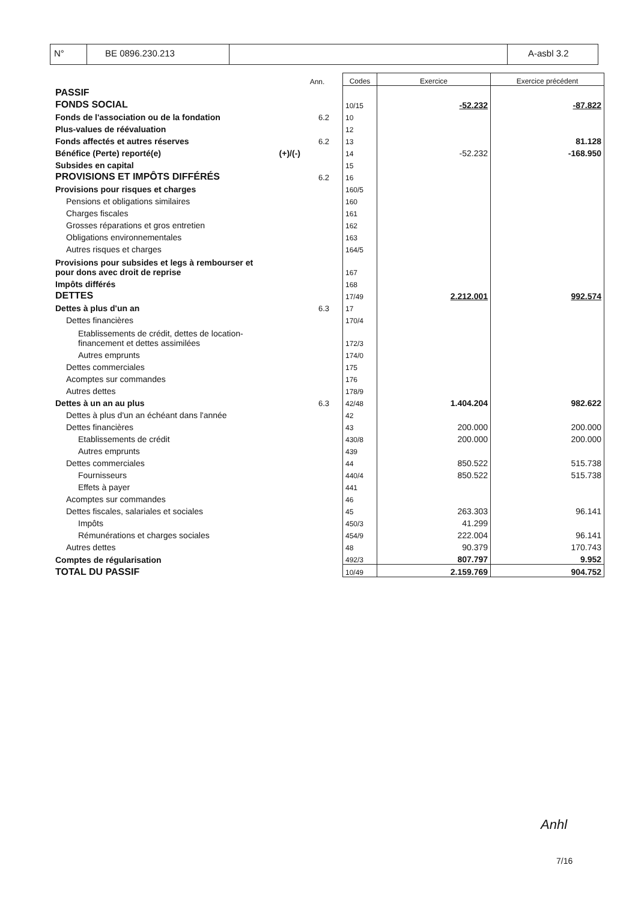N° BE 0896.230.213 A-asbl 3.2
| | | Ann. | | Codes | Exercice | Exercice précédent |
| PASSIF | | | | | | |
| FONDS SOCIAL | | | | 10/15 | -52.232 | -87.822 |
| Fonds de l'association ou de la fondation | | 6.2 | | 10 | | |
| Plus-values de réévaluation | | | | 12 | | |
| Fonds affectés et autres réserves | | 6.2 | | 13 | | 81.128 |
| Bénéfice (Perte) reporté(e) | (+)/(-) | | | 14 | -52.232 | -168.950 |
| Subsides en capital | | | | 15 | | |
| PROVISIONS ET IMPÔTS DIFFÉRÉS | | 6.2 | | 16 | | |
| Provisions pour risques et charges | | | | 160/5 | | |
| Pensions et obligations similaires | | | | 160 | | |
| Charges fiscales | | | | 161 | | |
| Grosses réparations et gros entretien | | | | 162 | | |
| Obligations environnementales | | | | 163 | | |
| Autres risques et charges | | | | 164/5 | | |
| Provisions pour subsides et legs à rembourser et pour dons avec droit de reprise | | | | 167 | | |
| Impôts différés | | | | 168 | | |
| DETTES | | | | 17/49 | 2.212.001 | 992.574 |
| Dettes à plus d'un an | | 6.3 | | 17 | | |
| Dettes financières | | | | 170/4 | | |
| Etablissements de crédit, dettes de location- financement et dettes assimilées | | | | 172/3 | | |
| Autres emprunts | | | | 174/0 | | |
| Dettes commerciales | | | | 175 | | |
| Acomptes sur commandes | | | | 176 | | |
| Autres dettes | | | | 178/9 | | |
| Dettes à un an au plus | | 6.3 | | 42/48 | 1.404.204 | 982.622 |
| Dettes à plus d'un an échéant dans l'année | | | | 42 | | |
| Dettes financières | | | | 43 | 200.000 | 200.000 |
| Etablissements de crédit | | | | 430/8 | 200.000 | 200.000 |
| Autres emprunts | | | | 439 | | |
| Dettes commerciales | | | | 44 | 850.522 | 515.738 |
| Fournisseurs | | | | 440/4 | 850.522 | 515.738 |
| Effets à payer | | | | 441 | | |
| Acomptes sur commandes | | | | 46 | | |
| Dettes fiscales, salariales et sociales | | | | 45 | 263.303 | 96.141 |
| Impôts | | | | 450/3 | 41.299 | |
| Rémunérations et charges sociales | | | | 454/9 | 222.004 | 96.141 |
| Autres dettes | | | | 48 | 90.379 | 170.743 |
| Comptes de régularisation | | | | 492/3 | 807.797 | 9.952 |
| TOTAL DU PASSIF | | | | 10/49 | 2.159.769 | 904.752 |
Anhl
7/16